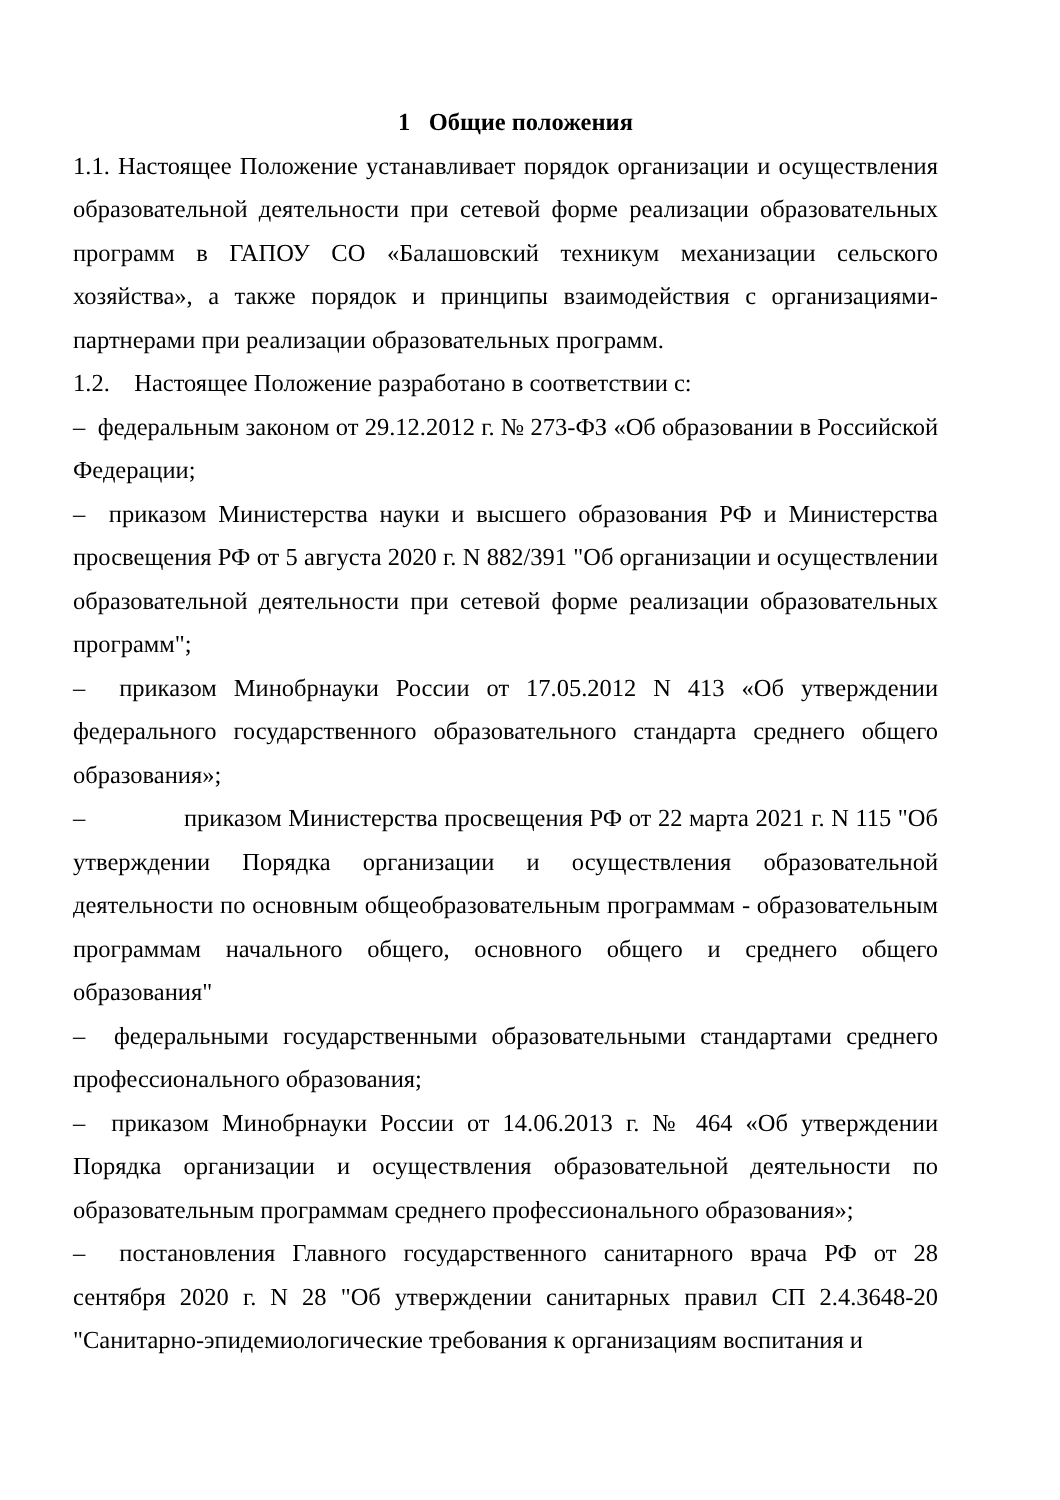1 Общие положения
1.1. Настоящее Положение устанавливает порядок организации и осуществления образовательной деятельности при сетевой форме реализации образовательных программ в ГАПОУ СО «Балашовский техникум механизации сельского хозяйства», а также порядок и принципы взаимодействия с организациями-партнерами при реализации образовательных программ.
1.2. Настоящее Положение разработано в соответствии с:
– федеральным законом от 29.12.2012 г. № 273-ФЗ «Об образовании в Российской Федерации;
– приказом Министерства науки и высшего образования РФ и Министерства просвещения РФ от 5 августа 2020 г. N 882/391 "Об организации и осуществлении образовательной деятельности при сетевой форме реализации образовательных программ";
– приказом Минобрнауки России от 17.05.2012 N 413 «Об утверждении федерального государственного образовательного стандарта среднего общего образования»;
– приказом Министерства просвещения РФ от 22 марта 2021 г. N 115 "Об утверждении Порядка организации и осуществления образовательной деятельности по основным общеобразовательным программам - образовательным программам начального общего, основного общего и среднего общего образования"
– федеральными государственными образовательными стандартами среднего профессионального образования;
– приказом Минобрнауки России от 14.06.2013 г. № 464 «Об утверждении Порядка организации и осуществления образовательной деятельности по образовательным программам среднего профессионального образования»;
– постановления Главного государственного санитарного врача РФ от 28 сентября 2020 г. N 28 "Об утверждении санитарных правил СП 2.4.3648-20 "Санитарно-эпидемиологические требования к организациям воспитания и